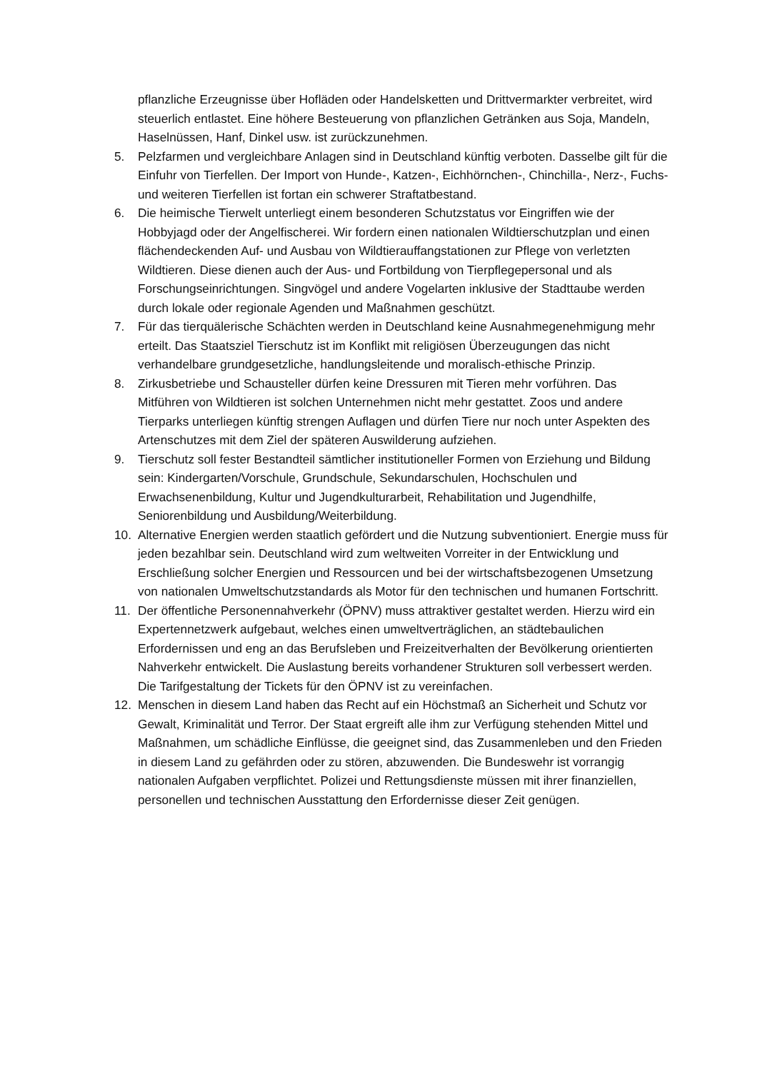pflanzliche Erzeugnisse über Hofläden oder Handelsketten und Drittvermarkter verbreitet, wird steuerlich entlastet. Eine höhere Besteuerung von pflanzlichen Getränken aus Soja, Mandeln, Haselnüssen, Hanf, Dinkel usw. ist zurückzunehmen.
5. Pelzfarmen und vergleichbare Anlagen sind in Deutschland künftig verboten. Dasselbe gilt für die Einfuhr von Tierfellen. Der Import von Hunde-, Katzen-, Eichhörnchen-, Chinchilla-, Nerz-, Fuchs- und weiteren Tierfellen ist fortan ein schwerer Straftatbestand.
6. Die heimische Tierwelt unterliegt einem besonderen Schutzstatus vor Eingriffen wie der Hobbyjagd oder der Angelfischerei. Wir fordern einen nationalen Wildtierschutzplan und einen flächendeckenden Auf- und Ausbau von Wildtierauffangstationen zur Pflege von verletzten Wildtieren. Diese dienen auch der Aus- und Fortbildung von Tierpflegepersonal und als Forschungseinrichtungen. Singvögel und andere Vogelarten inklusive der Stadttaube werden durch lokale oder regionale Agenden und Maßnahmen geschützt.
7. Für das tierquälerische Schächten werden in Deutschland keine Ausnahmegenehmigung mehr erteilt. Das Staatsziel Tierschutz ist im Konflikt mit religiösen Überzeugungen das nicht verhandelbare grundgesetzliche, handlungsleitende und moralisch-ethische Prinzip.
8. Zirkusbetriebe und Schausteller dürfen keine Dressuren mit Tieren mehr vorführen. Das Mitführen von Wildtieren ist solchen Unternehmen nicht mehr gestattet. Zoos und andere Tierparks unterliegen künftig strengen Auflagen und dürfen Tiere nur noch unter Aspekten des Artenschutzes mit dem Ziel der späteren Auswilderung aufziehen.
9. Tierschutz soll fester Bestandteil sämtlicher institutioneller Formen von Erziehung und Bildung sein: Kindergarten/Vorschule, Grundschule, Sekundarschulen, Hochschulen und Erwachsenenbildung, Kultur und Jugendkulturarbeit, Rehabilitation und Jugendhilfe, Seniorenbildung und Ausbildung/Weiterbildung.
10. Alternative Energien werden staatlich gefördert und die Nutzung subventioniert. Energie muss für jeden bezahlbar sein. Deutschland wird zum weltweiten Vorreiter in der Entwicklung und Erschließung solcher Energien und Ressourcen und bei der wirtschaftsbezogenen Umsetzung von nationalen Umweltschutzstandards als Motor für den technischen und humanen Fortschritt.
11. Der öffentliche Personennahverkehr (ÖPNV) muss attraktiver gestaltet werden. Hierzu wird ein Expertennetzwerk aufgebaut, welches einen umweltverträglichen, an städtebaulichen Erfordernissen und eng an das Berufsleben und Freizeitverhalten der Bevölkerung orientierten Nahverkehr entwickelt. Die Auslastung bereits vorhandener Strukturen soll verbessert werden. Die Tarifgestaltung der Tickets für den ÖPNV ist zu vereinfachen.
12. Menschen in diesem Land haben das Recht auf ein Höchstmaß an Sicherheit und Schutz vor Gewalt, Kriminalität und Terror. Der Staat ergreift alle ihm zur Verfügung stehenden Mittel und Maßnahmen, um schädliche Einflüsse, die geeignet sind, das Zusammenleben und den Frieden in diesem Land zu gefährden oder zu stören, abzuwenden. Die Bundeswehr ist vorrangig nationalen Aufgaben verpflichtet. Polizei und Rettungsdienste müssen mit ihrer finanziellen, personellen und technischen Ausstattung den Erfordernisse dieser Zeit genügen.